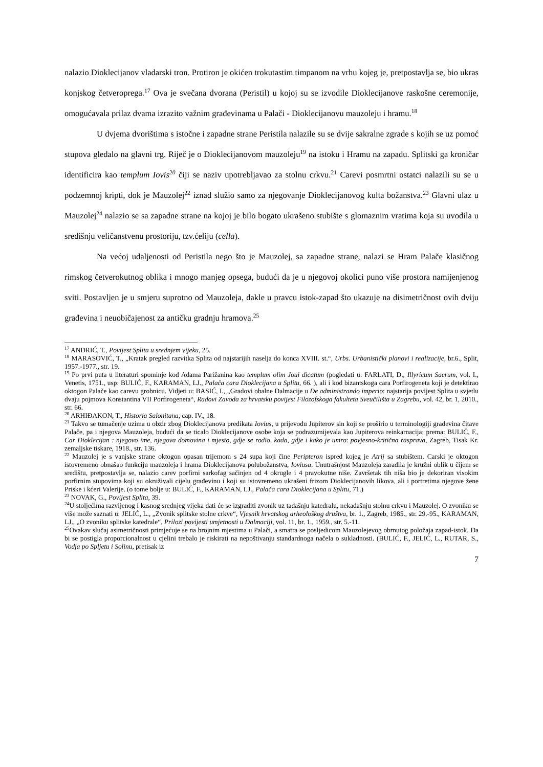nalazio Dioklecijanov vladarski tron. Protiron je okićen trokutastim timpanom na vrhu kojeg je, pretpostavlja se, bio ukras konjskog četveroprega.<sup>17</sup> Ova je svečana dvorana (Peristil) u kojoj su se izvodile Dioklecijanove raskošne ceremonije, omogućavala prilaz dvama izrazito važnim građevinama u Palači - Dioklecijanovu mauzoleju i hramu.<sup>18</sup>
U dvjema dvorištima s istočne i zapadne strane Peristila nalazile su se dvije sakralne zgrade s kojih se uz pomoć stupova gledalo na glavni trg. Riječ je o Dioklecijanovom mauzoleju<sup>19</sup> na istoku i Hramu na zapadu. Splitski ga kroničar identificira kao templum Iovis<sup>20</sup> čiji se naziv upotrebljavao za stolnu crkvu.<sup>21</sup> Carevi posmrtni ostatci nalazili su se u podzemnoj kripti, dok je Mauzolej<sup>22</sup> iznad služio samo za njegovanje Dioklecijanovog kulta božanstva.<sup>23</sup> Glavni ulaz u Mauzolej<sup>24</sup> nalazio se sa zapadne strane na kojoj je bilo bogato ukrašeno stubište s glomaznim vratima koja su uvodila u središnju veličanstvenu prostoriju, tzv.ćeliju (cella).
Na većoj udaljenosti od Peristila nego što je Mauzolej, sa zapadne strane, nalazi se Hram Palače klasičnog rimskog četverokutnog oblika i mnogo manjeg opsega, budući da je u njegovoj okolici puno više prostora namijenjenog sviti. Postavljen je u smjeru suprotno od Mauzoleja, dakle u pravcu istok-zapad što ukazuje na disimetričnost ovih dviju građevina i neuobičajenost za antičku gradnju hramova.<sup>25</sup>
<sup>17</sup> ANDRIĆ, T., Povijest Splita u srednjem vijeku, 25.
<sup>18</sup> MARASOVIĆ, T., „Kratak pregled razvitka Splita od najstarijih naselja do konca XVIII. st.“, Urbs. Urbanistički planovi i realizacije, br.6., Split, 1957.-1977., str. 19.
<sup>19</sup> Po prvi puta u literaturi spominje kod Adama Parižanina kao templum olim Joui dicatum (pogledati u: FARLATI, D., Illyricum Sacrum, vol. I., Venetis, 1751., usp: BULIĆ, F., KARAMAN, LJ., Palača cara Dioklecijana u Splitu, 66. ), ali i kod bizantskoga cara Porfirogeneta koji je detektirao oktogon Palače kao carevu grobnicu. Vidjeti u: BASIĆ, I., „Gradovi obalne Dalmacije u De administrando imperio: najstarija povijest Splita u svjetlu dvaju pojmova Konstantina VII Porfirogeneta“, Radovi Zavoda za hrvatsku povijest Filozofskoga fakulteta Sveučilišta u Zagrebu, vol. 42, br. 1, 2010., str. 66.
<sup>20</sup> ARHIĐAKON, T., Historia Salonitana, cap. IV., 18.
<sup>21</sup> Takvo se tumačenje uzima u obzir zbog Dioklecijanova predikata Iovius, u prijevodu Jupiterov sin koji se proširio u terminologiji građevina čitave Palače, pa i njegova Mauzoleja, budući da se ticalo Dioklecijanove osobe koja se podrazumijevala kao Jupiterova reinkarnacija; prema: BULIĆ, F., Car Dioklecijan : njegovo ime, njegova domovina i mjesto, gdje se rodio, kada, gdje i kako je umro: povjesno-kritična rasprava, Zagreb, Tisak Kr. zemaljske tiskare, 1918., str. 136.
<sup>22</sup> Mauzolej je s vanjske strane oktogon opasan trijemom s 24 supa koji čine Peripteron ispred kojeg je Atrij sa stubištem. Carski je oktogon istovremeno obnašao funkciju mauzoleja i hrama Dioklecijanova polubožanstva, Ioviusa. Unutrašnjost Mauzoleja zaradila je kružni oblik u čijem se središtu, pretpostavlja se, nalazio carev porfirni sarkofag sačinjen od 4 okrugle i 4 pravokutne niše. Završetak tih niša bio je dekoriran visokim porfirnim stupovima koji su okruživali cijelu građevinu i koji su istovremeno ukrašeni frizom Dioklecijanovih likova, ali i portretima njegove žene Priske i kćeri Valerije. (o tome bolje u: BULIĆ, F., KARAMAN, LJ., Palača cara Dioklecijana u Splitu, 71.)
<sup>23</sup> NOVAK, G., Povijest Splita, 39.
<sup>24</sup> U stoljećima razvijenog i kasnog srednjeg vijeka dati će se izgraditi zvonik uz tadašnju katedralu, nekadašnju stolnu crkvu i Mauzolej. O zvoniku se više može saznati u: JELIĆ, L., „Zvonik splitske stolne crkve“, Vjesnik hrvatskog arheološkog društva, br. 1., Zagreb, 1985., str. 29.-95., KARAMAN, LJ., „O zvoniku splitske katedrale“, Prilozi povijesti umjetnosti u Dalmaciji, vol. 11, br. 1., 1959., str. 5.-11.
<sup>25</sup> Ovakav slučaj asimetričnosti primjećuje se na brojnim mjestima u Palači, a smatra se posljedicom Mauzolejevog obrnutog položaja zapad-istok. Da bi se postigla proporcionalnost u cjelini trebalo je riskirati na nepoštivanju standardnoga načela o sukladnosti. (BULIĆ, F., JELIĆ, L., RUTAR, S., Vodja po Spljetu i Solinu, pretisak iz
7